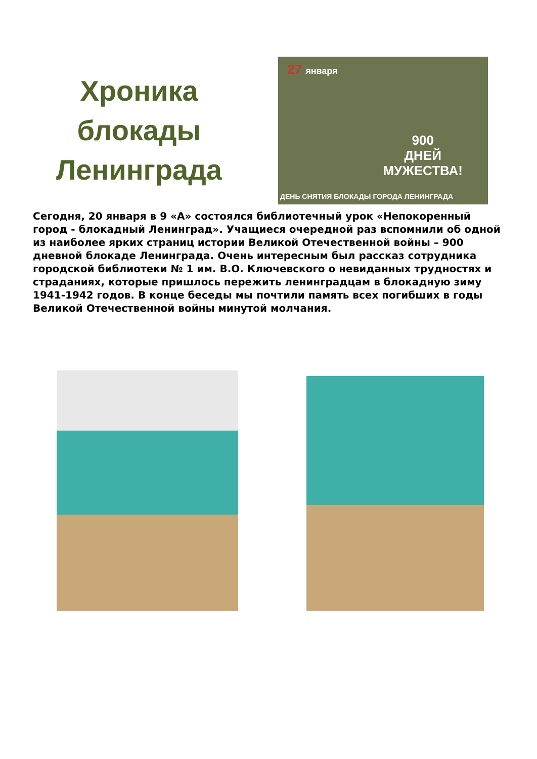Хроника
блокады
Ленинграда
27 января
900
ДНЕЙ
МУЖЕСТВА!
ДЕНЬ СНЯТИЯ БЛОКАДЫ ГОРОДА ЛЕНИНГРАДА
Сегодня, 20 января в 9 «А» состоялся библиотечный урок «Непокоренный город - блокадный Ленинград». Учащиеся очередной раз вспомнили об одной из наиболее ярких страниц истории Великой Отечественной войны – 900 дневной блокаде Ленинграда. Очень интересным был рассказ сотрудника городской библиотеки № 1 им. В.О. Ключевского о невиданных трудностях и страданиях, которые пришлось пережить ленинградцам в блокадную зиму 1941-1942 годов. В конце беседы мы почтили память всех погибших в годы Великой Отечественной войны минутой молчания.